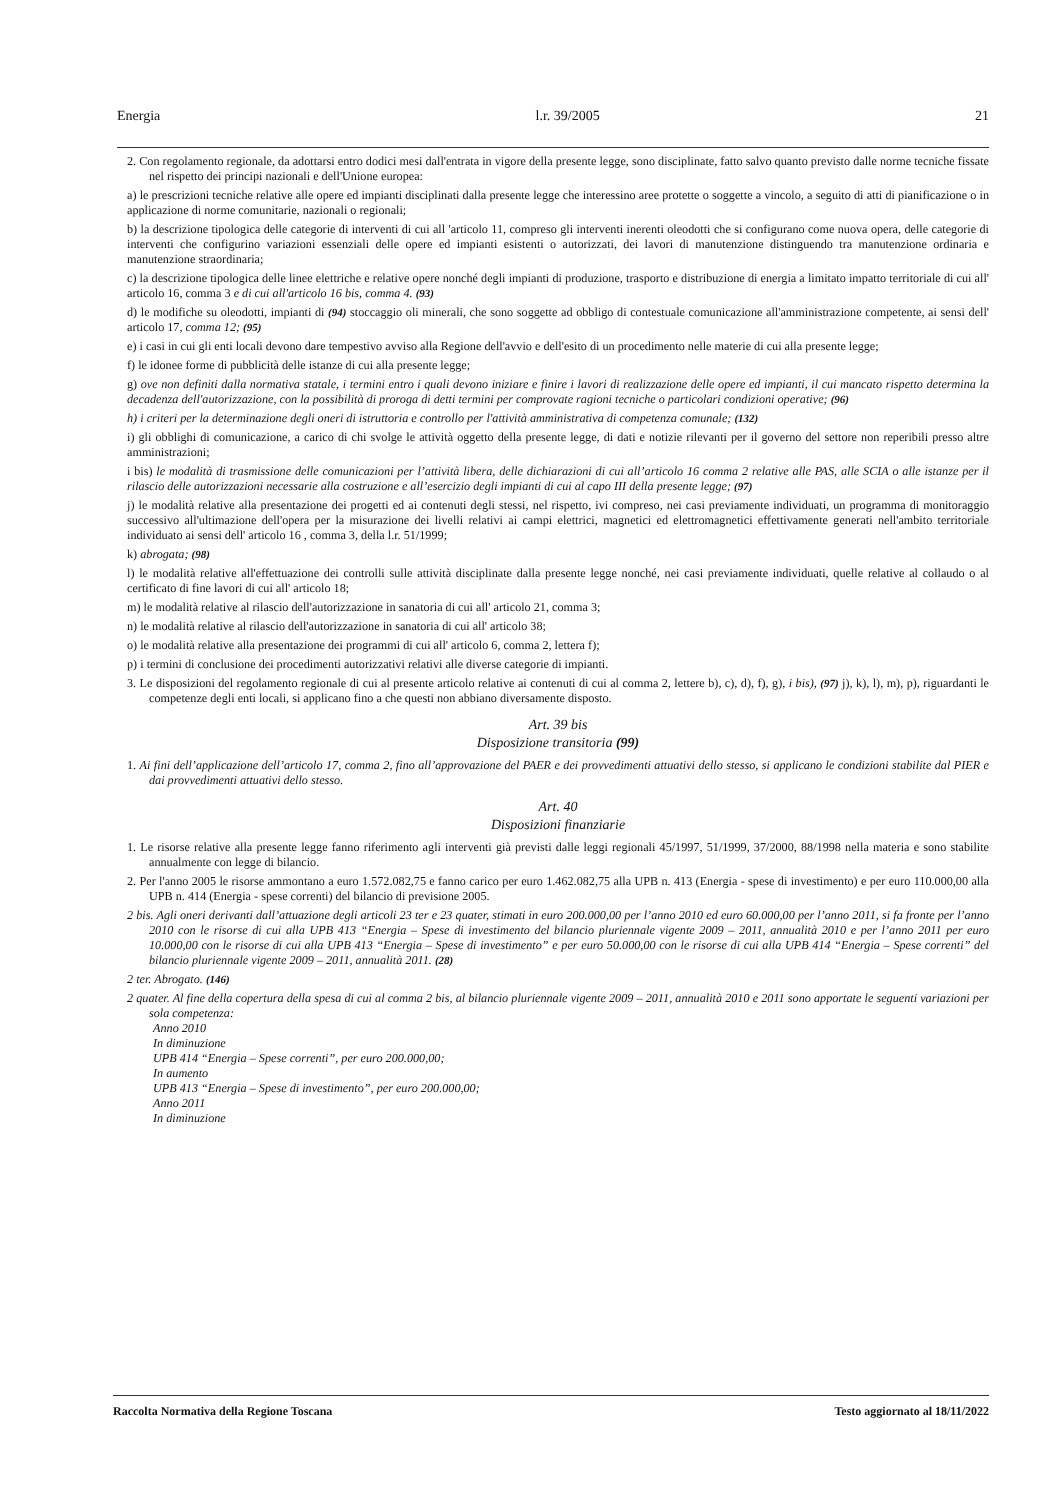Energia l.r. 39/2005 21
2. Con regolamento regionale, da adottarsi entro dodici mesi dall'entrata in vigore della presente legge, sono disciplinate, fatto salvo quanto previsto dalle norme tecniche fissate nel rispetto dei principi nazionali e dell'Unione europea:
a) le prescrizioni tecniche relative alle opere ed impianti disciplinati dalla presente legge che interessino aree protette o soggette a vincolo, a seguito di atti di pianificazione o in applicazione di norme comunitarie, nazionali o regionali;
b) la descrizione tipologica delle categorie di interventi di cui all 'articolo 11, compreso gli interventi inerenti oleodotti che si configurano come nuova opera, delle categorie di interventi che configurino variazioni essenziali delle opere ed impianti esistenti o autorizzati, dei lavori di manutenzione distinguendo tra manutenzione ordinaria e manutenzione straordinaria;
c) la descrizione tipologica delle linee elettriche e relative opere nonché degli impianti di produzione, trasporto e distribuzione di energia a limitato impatto territoriale di cui all' articolo 16, comma 3 e di cui all'articolo 16 bis, comma 4. (93)
d) le modifiche su oleodotti, impianti di (94) stoccaggio oli minerali, che sono soggette ad obbligo di contestuale comunicazione all'amministrazione competente, ai sensi dell' articolo 17, comma 12; (95)
e) i casi in cui gli enti locali devono dare tempestivo avviso alla Regione dell'avvio e dell'esito di un procedimento nelle materie di cui alla presente legge;
f) le idonee forme di pubblicità delle istanze di cui alla presente legge;
g) ove non definiti dalla normativa statale, i termini entro i quali devono iniziare e finire i lavori di realizzazione delle opere ed impianti, il cui mancato rispetto determina la decadenza dell'autorizzazione, con la possibilità di proroga di detti termini per comprovate ragioni tecniche o particolari condizioni operative; (96)
h) i criteri per la determinazione degli oneri di istruttoria e controllo per l'attività amministrativa di competenza comunale; (132)
i) gli obblighi di comunicazione, a carico di chi svolge le attività oggetto della presente legge, di dati e notizie rilevanti per il governo del settore non reperibili presso altre amministrazioni;
i bis) le modalità di trasmissione delle comunicazioni per l’attività libera, delle dichiarazioni di cui all’articolo 16 comma 2 relative alle PAS, alle SCIA o alle istanze per il rilascio delle autorizzazioni necessarie alla costruzione e all’esercizio degli impianti di cui al capo III della presente legge; (97)
j) le modalità relative alla presentazione dei progetti ed ai contenuti degli stessi, nel rispetto, ivi compreso, nei casi previamente individuati, un programma di monitoraggio successivo all'ultimazione dell'opera per la misurazione dei livelli relativi ai campi elettrici, magnetici ed elettromagnetici effettivamente generati nell'ambito territoriale individuato ai sensi dell' articolo 16 , comma 3, della l.r. 51/1999;
k) abrogata; (98)
l) le modalità relative all'effettuazione dei controlli sulle attività disciplinate dalla presente legge nonché, nei casi previamente individuati, quelle relative al collaudo o al certificato di fine lavori di cui all' articolo 18;
m) le modalità relative al rilascio dell'autorizzazione in sanatoria di cui all' articolo 21, comma 3;
n) le modalità relative al rilascio dell'autorizzazione in sanatoria di cui all' articolo 38;
o) le modalità relative alla presentazione dei programmi di cui all' articolo 6, comma 2, lettera f);
p) i termini di conclusione dei procedimenti autorizzativi relativi alle diverse categorie di impianti.
3. Le disposizioni del regolamento regionale di cui al presente articolo relative ai contenuti di cui al comma 2, lettere b), c), d), f), g), i bis), (97) j), k), l), m), p), riguardanti le competenze degli enti locali, si applicano fino a che questi non abbiano diversamente disposto.
Art. 39 bis
Disposizione transitoria (99)
1. Ai fini dell’applicazione dell’articolo 17, comma 2, fino all’approvazione del PAER e dei provvedimenti attuativi dello stesso, si applicano le condizioni stabilite dal PIER e dai provvedimenti attuativi dello stesso.
Art. 40
Disposizioni finanziarie
1. Le risorse relative alla presente legge fanno riferimento agli interventi già previsti dalle leggi regionali 45/1997, 51/1999, 37/2000, 88/1998 nella materia e sono stabilite annualmente con legge di bilancio.
2. Per l'anno 2005 le risorse ammontano a euro 1.572.082,75 e fanno carico per euro 1.462.082,75 alla UPB n. 413 (Energia - spese di investimento) e per euro 110.000,00 alla UPB n. 414 (Energia - spese correnti) del bilancio di previsione 2005.
2 bis. Agli oneri derivanti dall’attuazione degli articoli 23 ter e 23 quater, stimati in euro 200.000,00 per l’anno 2010 ed euro 60.000,00 per l’anno 2011, si fa fronte per l’anno 2010 con le risorse di cui alla UPB 413 “Energia – Spese di investimento del bilancio pluriennale vigente 2009 – 2011, annualità 2010 e per l’anno 2011 per euro 10.000,00 con le risorse di cui alla UPB 413 “Energia – Spese di investimento” e per euro 50.000,00 con le risorse di cui alla UPB 414 “Energia – Spese correnti” del bilancio pluriennale vigente 2009 – 2011, annualità 2011. (28)
2 ter. Abrogato. (146)
2 quater. Al fine della copertura della spesa di cui al comma 2 bis, al bilancio pluriennale vigente 2009 – 2011, annualità 2010 e 2011 sono apportate le seguenti variazioni per sola competenza:
Anno 2010
In diminuzione
UPB 414 “Energia – Spese correnti”, per euro 200.000,00;
In aumento
UPB 413 “Energia – Spese di investimento”, per euro 200.000,00;
Anno 2011
In diminuzione
Raccolta Normativa della Regione Toscana Testo aggiornato al 18/11/2022